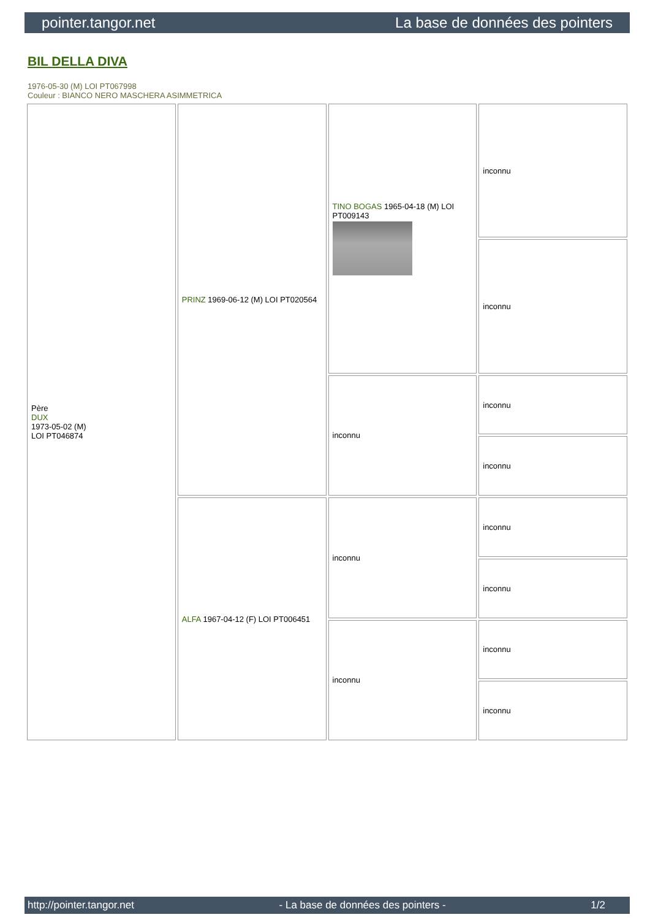pointer.tangor.net La base de données des pointers
BIL DELLA DIVA
1976-05-30 (M) LOI PT067998
Couleur : BIANCO NERO MASCHERA ASIMMETRICA
| Père DUX 1973-05-02 (M) LOI PT046874 | PRINZ 1969-06-12 (M) LOI PT020564 | TINO BOGAS 1965-04-18 (M) LOI PT009143 | inconnu |
| | | | inconnu |
| | | inconnu | inconnu |
| | | | inconnu |
| | ALFA 1967-04-12 (F) LOI PT006451 | inconnu | inconnu |
| | | | inconnu |
| | | inconnu | inconnu |
| | | | inconnu |
http://pointer.tangor.net - La base de données des pointers - 1/2